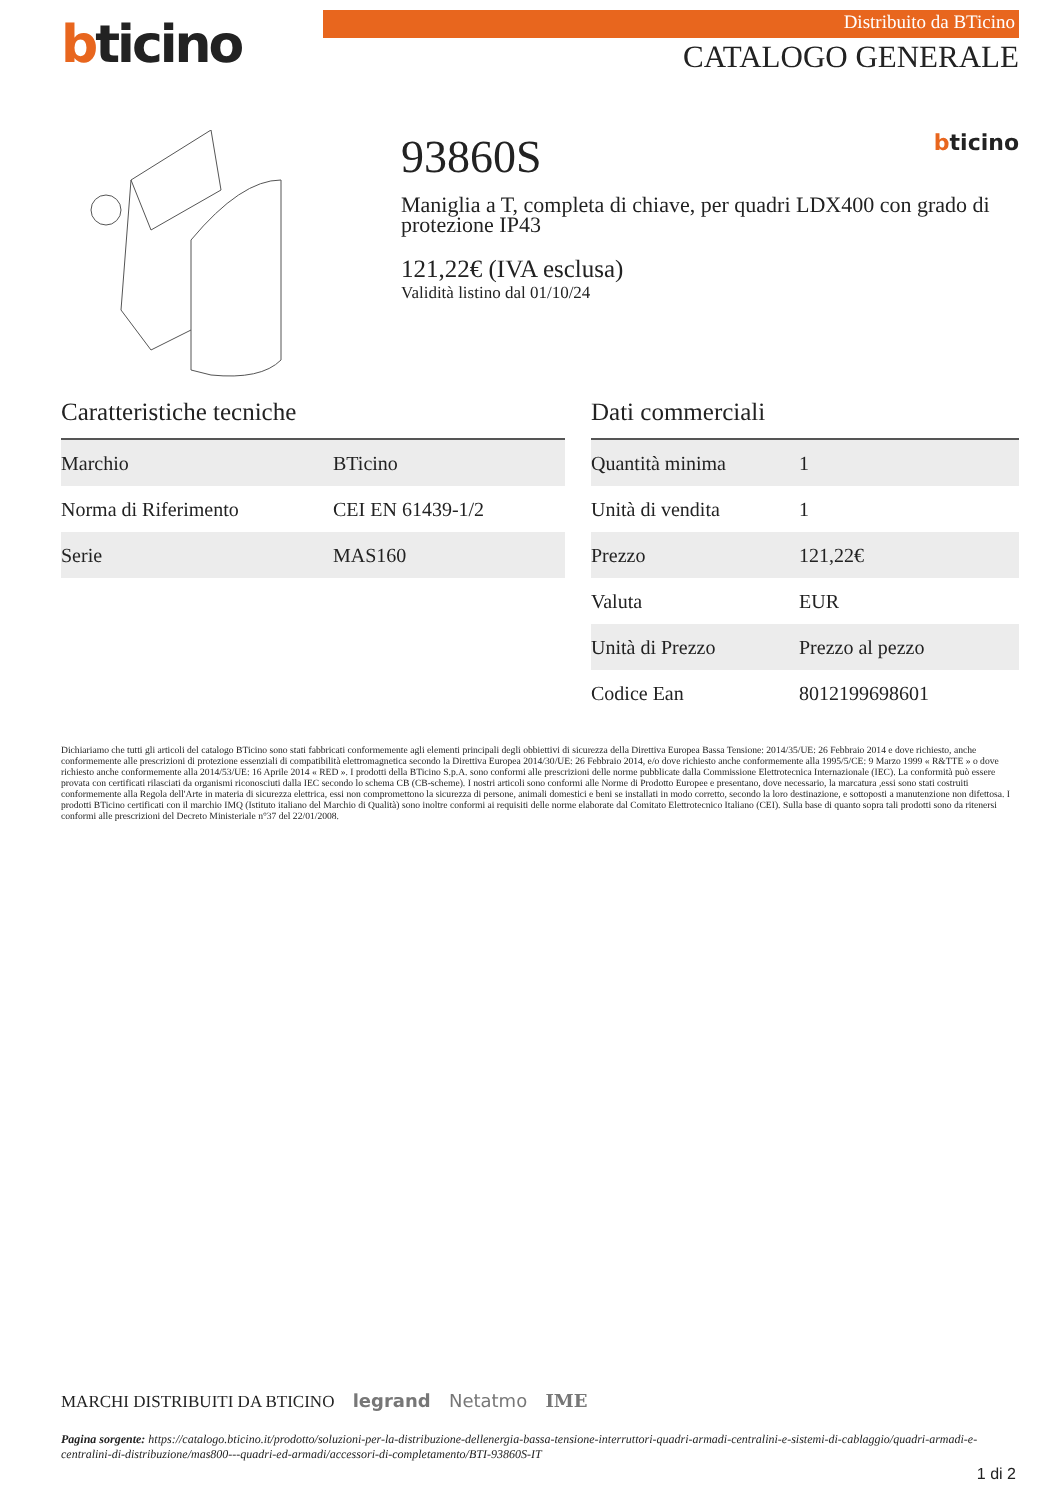bticino
Distribuito da BTicino
CATALOGO GENERALE
93860S bticino
Maniglia a T, completa di chiave, per quadri LDX400 con grado di protezione IP43
121,22€ (IVA esclusa)
Validità listino dal 01/10/24
Caratteristiche tecniche
| Marchio | BTicino |
| Norma di Riferimento | CEI EN 61439-1/2 |
| Serie | MAS160 |
Dati commerciali
| Quantità minima | 1 |
| Unità di vendita | 1 |
| Prezzo | 121,22€ |
| Valuta | EUR |
| Unità di Prezzo | Prezzo al pezzo |
| Codice Ean | 8012199698601 |
Dichiariamo che tutti gli articoli del catalogo BTicino sono stati fabbricati conformemente agli elementi principali degli obbiettivi di sicurezza della Direttiva Europea Bassa Tensione: 2014/35/UE: 26 Febbraio 2014 e dove richiesto, anche conformemente alle prescrizioni di protezione essenziali di compatibilità elettromagnetica secondo la Direttiva Europea 2014/30/UE: 26 Febbraio 2014, e/o dove richiesto anche conformemente alla 1995/5/CE: 9 Marzo 1999 « R&TTE » o dove richiesto anche conformemente alla 2014/53/UE: 16 Aprile 2014 « RED ». I prodotti della BTicino S.p.A. sono conformi alle prescrizioni delle norme pubblicate dalla Commissione Elettrotecnica Internazionale (IEC). La conformità può essere provata con certificati rilasciati da organismi riconosciuti dalla IEC secondo lo schema CB (CB-scheme). I nostri articoli sono conformi alle Norme di Prodotto Europee e presentano, dove necessario, la marcatura ,essi sono stati costruiti conformemente alla Regola dell'Arte in materia di sicurezza elettrica, essi non compromettono la sicurezza di persone, animali domestici e beni se installati in modo corretto, secondo la loro destinazione, e sottoposti a manutenzione non difettosa. I prodotti BTicino certificati con il marchio IMQ (Istituto italiano del Marchio di Qualità) sono inoltre conformi ai requisiti delle norme elaborate dal Comitato Elettrotecnico Italiano (CEI). Sulla base di quanto sopra tali prodotti sono da ritenersi conformi alle prescrizioni del Decreto Ministeriale n°37 del 22/01/2008.
MARCHI DISTRIBUITI DA BTICINO legrand Netatmo IME
Pagina sorgente: https://catalogo.bticino.it/prodotto/soluzioni-per-la-distribuzione-dellenergia-bassa-tensione-interruttori-quadri-armadi-centralini-e-sistemi-di-cablaggio/quadri-armadi-e-centralini-di-distribuzione/mas800---quadri-ed-armadi/accessori-di-completamento/BTI-93860S-IT
1 di 2